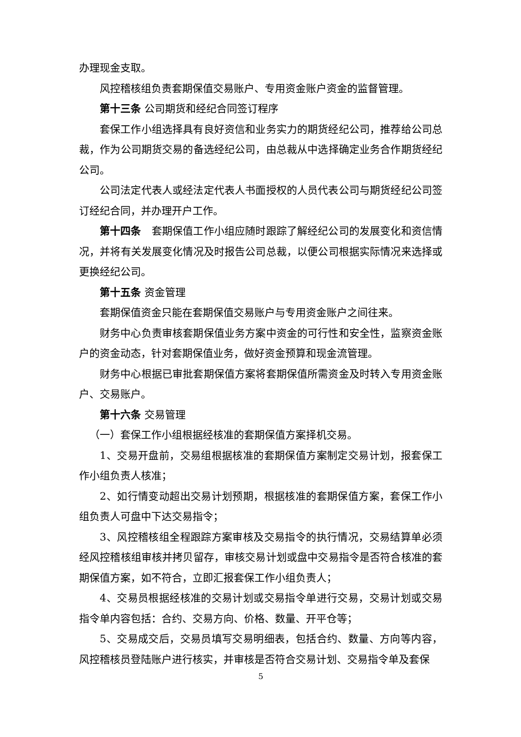办理现金支取。
风控稽核组负责套期保值交易账户、专用资金账户资金的监督管理。
第十三条 公司期货和经纪合同签订程序
套保工作小组选择具有良好资信和业务实力的期货经纪公司，推荐给公司总裁，作为公司期货交易的备选经纪公司，由总裁从中选择确定业务合作期货经纪公司。
公司法定代表人或经法定代表人书面授权的人员代表公司与期货经纪公司签订经纪合同，并办理开户工作。
第十四条　套期保值工作小组应随时跟踪了解经纪公司的发展变化和资信情况，并将有关发展变化情况及时报告公司总裁，以便公司根据实际情况来选择或更换经纪公司。
第十五条 资金管理
套期保值资金只能在套期保值交易账户与专用资金账户之间往来。
财务中心负责审核套期保值业务方案中资金的可行性和安全性，监察资金账户的资金动态，针对套期保值业务，做好资金预算和现金流管理。
财务中心根据已审批套期保值方案将套期保值所需资金及时转入专用资金账户、交易账户。
第十六条 交易管理
（一）套保工作小组根据经核准的套期保值方案择机交易。
1、交易开盘前，交易组根据核准的套期保值方案制定交易计划，报套保工作小组负责人核准；
2、如行情变动超出交易计划预期，根据核准的套期保值方案，套保工作小组负责人可盘中下达交易指令；
3、风控稽核组全程跟踪方案审核及交易指令的执行情况，交易结算单必须经风控稽核组审核并拷贝留存，审核交易计划或盘中交易指令是否符合核准的套期保值方案，如不符合，立即汇报套保工作小组负责人；
4、交易员根据经核准的交易计划或交易指令单进行交易，交易计划或交易指令单内容包括：合约、交易方向、价格、数量、开平仓等；
5、交易成交后，交易员填写交易明细表，包括合约、数量、方向等内容，风控稽核员登陆账户进行核实，并审核是否符合交易计划、交易指令单及套保
5